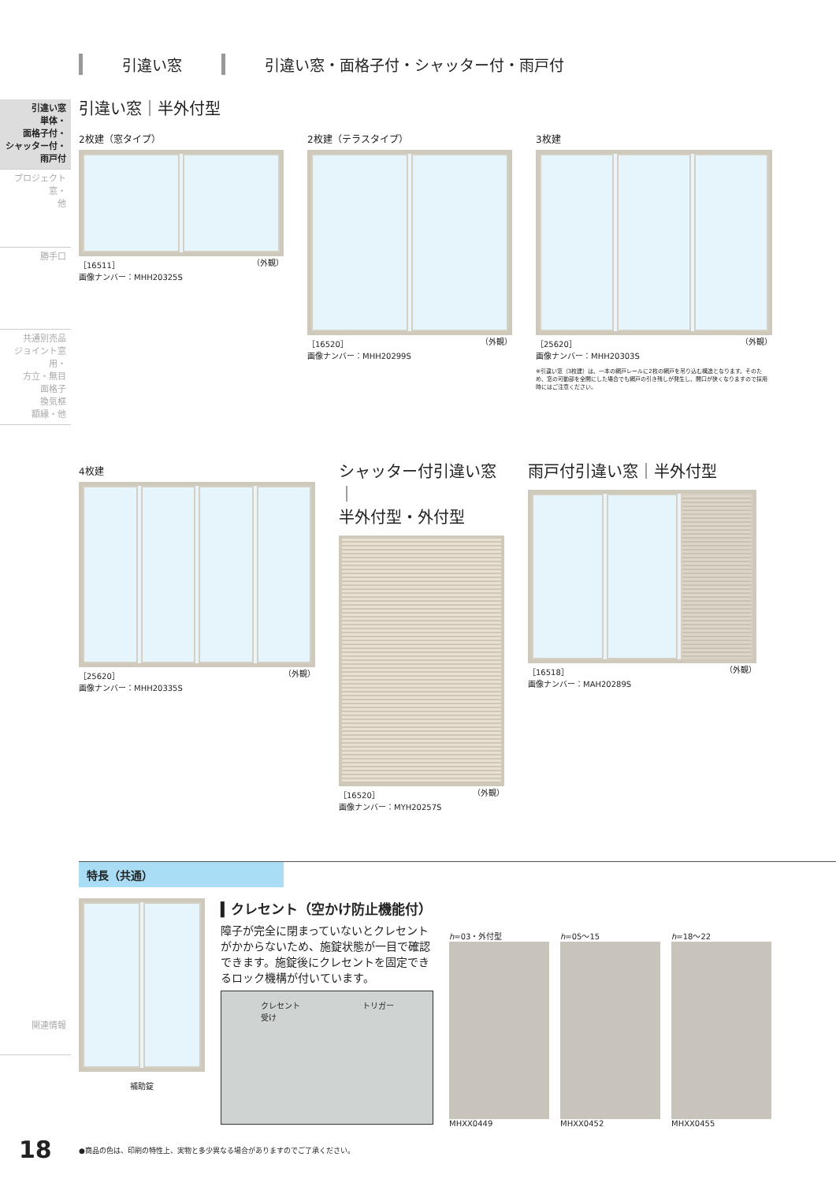引違い窓 引違い窓・面格子付・シャッター付・雨戸付
引違い窓
単体・
面格子付・
シャッター付・
雨戸付
プロジェクト窓・
他
勝手口
共通別売品
ジョイント窓用・
方立・無目
面格子
換気框
額縁・他
関連情報
引違い窓｜半外付型
2枚建（窓タイプ）
［16511］
画像ナンバー：MHH20325S （外観）
2枚建（テラスタイプ）
［16520］
画像ナンバー：MHH20299S （外観）
3枚建
［25620］
画像ナンバー：MHH20303S （外観）
※引違い窓（3枚建）は、一本の網戸レールに2枚の網戸を吊り込む構造となります。そのため、窓の可動部を全開にした場合でも網戸の引き残しが発生し、開口が狭くなりますので採用時にはご注意ください。
4枚建
［25620］
画像ナンバー：MHH20335S （外観）
シャッター付引違い窓｜
半外付型・外付型
［16520］
画像ナンバー：MYH20257S （外観）
雨戸付引違い窓｜半外付型
［16518］
画像ナンバー：MAH20289S （外観）
特長（共通）
補助錠
▍クレセント（空かけ防止機能付）
障子が完全に閉まっていないとクレセントがかからないため、施錠状態が一目で確認できます。施錠後にクレセントを固定できるロック機構が付いています。
クレセント
受け トリガー
h=03・外付型
MHXX0449
h=05～15
MHXX0452
h=18～22
MHXX0455
18
●商品の色は、印刷の特性上、実物と多少異なる場合がありますのでご了承ください。